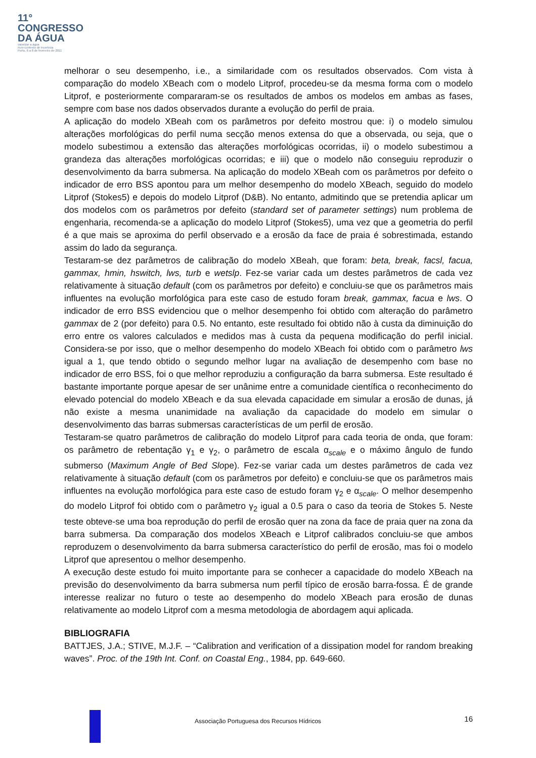11°
CONGRESSO
DA ÁGUA
valorizar a água
num contexto de incerteza
Porto, 6 a 8 de fevereiro de 2011
melhorar o seu desempenho, i.e., a similaridade com os resultados observados. Com vista à comparação do modelo XBeach com o modelo Litprof, procedeu-se da mesma forma com o modelo Litprof, e posteriormente compararam-se os resultados de ambos os modelos em ambas as fases, sempre com base nos dados observados durante a evolução do perfil de praia.
A aplicação do modelo XBeah com os parâmetros por defeito mostrou que: i) o modelo simulou alterações morfológicas do perfil numa secção menos extensa do que a observada, ou seja, que o modelo subestimou a extensão das alterações morfológicas ocorridas, ii) o modelo subestimou a grandeza das alterações morfológicas ocorridas; e iii) que o modelo não conseguiu reproduzir o desenvolvimento da barra submersa. Na aplicação do modelo XBeah com os parâmetros por defeito o indicador de erro BSS apontou para um melhor desempenho do modelo XBeach, seguido do modelo Litprof (Stokes5) e depois do modelo Litprof (D&B). No entanto, admitindo que se pretendia aplicar um dos modelos com os parâmetros por defeito (standard set of parameter settings) num problema de engenharia, recomenda-se a aplicação do modelo Litprof (Stokes5), uma vez que a geometria do perfil é a que mais se aproxima do perfil observado e a erosão da face de praia é sobrestimada, estando assim do lado da segurança.
Testaram-se dez parâmetros de calibração do modelo XBeah, que foram: beta, break, facsl, facua, gammax, hmin, hswitch, lws, turb e wetslp. Fez-se variar cada um destes parâmetros de cada vez relativamente à situação default (com os parâmetros por defeito) e concluiu-se que os parâmetros mais influentes na evolução morfológica para este caso de estudo foram break, gammax, facua e lws. O indicador de erro BSS evidenciou que o melhor desempenho foi obtido com alteração do parâmetro gammax de 2 (por defeito) para 0.5. No entanto, este resultado foi obtido não à custa da diminuição do erro entre os valores calculados e medidos mas à custa da pequena modificação do perfil inicial. Considera-se por isso, que o melhor desempenho do modelo XBeach foi obtido com o parâmetro lws igual a 1, que tendo obtido o segundo melhor lugar na avaliação de desempenho com base no indicador de erro BSS, foi o que melhor reproduziu a configuração da barra submersa. Este resultado é bastante importante porque apesar de ser unânime entre a comunidade científica o reconhecimento do elevado potencial do modelo XBeach e da sua elevada capacidade em simular a erosão de dunas, já não existe a mesma unanimidade na avaliação da capacidade do modelo em simular o desenvolvimento das barras submersas características de um perfil de erosão.
Testaram-se quatro parâmetros de calibração do modelo Litprof para cada teoria de onda, que foram: os parâmetro de rebentação γ<sub>1</sub> e γ<sub>2</sub>, o parâmetro de escala α<sub>scale</sub> e o máximo ângulo de fundo submerso (Maximum Angle of Bed Slope). Fez-se variar cada um destes parâmetros de cada vez relativamente à situação default (com os parâmetros por defeito) e concluiu-se que os parâmetros mais influentes na evolução morfológica para este caso de estudo foram γ<sub>2</sub> e α<sub>scale</sub>. O melhor desempenho do modelo Litprof foi obtido com o parâmetro γ<sub>2</sub> igual a 0.5 para o caso da teoria de Stokes 5. Neste teste obteve-se uma boa reprodução do perfil de erosão quer na zona da face de praia quer na zona da barra submersa. Da comparação dos modelos XBeach e Litprof calibrados concluiu-se que ambos reproduzem o desenvolvimento da barra submersa característico do perfil de erosão, mas foi o modelo Litprof que apresentou o melhor desempenho.
A execução deste estudo foi muito importante para se conhecer a capacidade do modelo XBeach na previsão do desenvolvimento da barra submersa num perfil típico de erosão barra-fossa. É de grande interesse realizar no futuro o teste ao desempenho do modelo XBeach para erosão de dunas relativamente ao modelo Litprof com a mesma metodologia de abordagem aqui aplicada.
BIBLIOGRAFIA
BATTJES, J.A.; STIVE, M.J.F. – “Calibration and verification of a dissipation model for random breaking waves”. Proc. of the 19th Int. Conf. on Coastal Eng., 1984, pp. 649-660.
Associação Portuguesa dos Recursos Hídricos
16